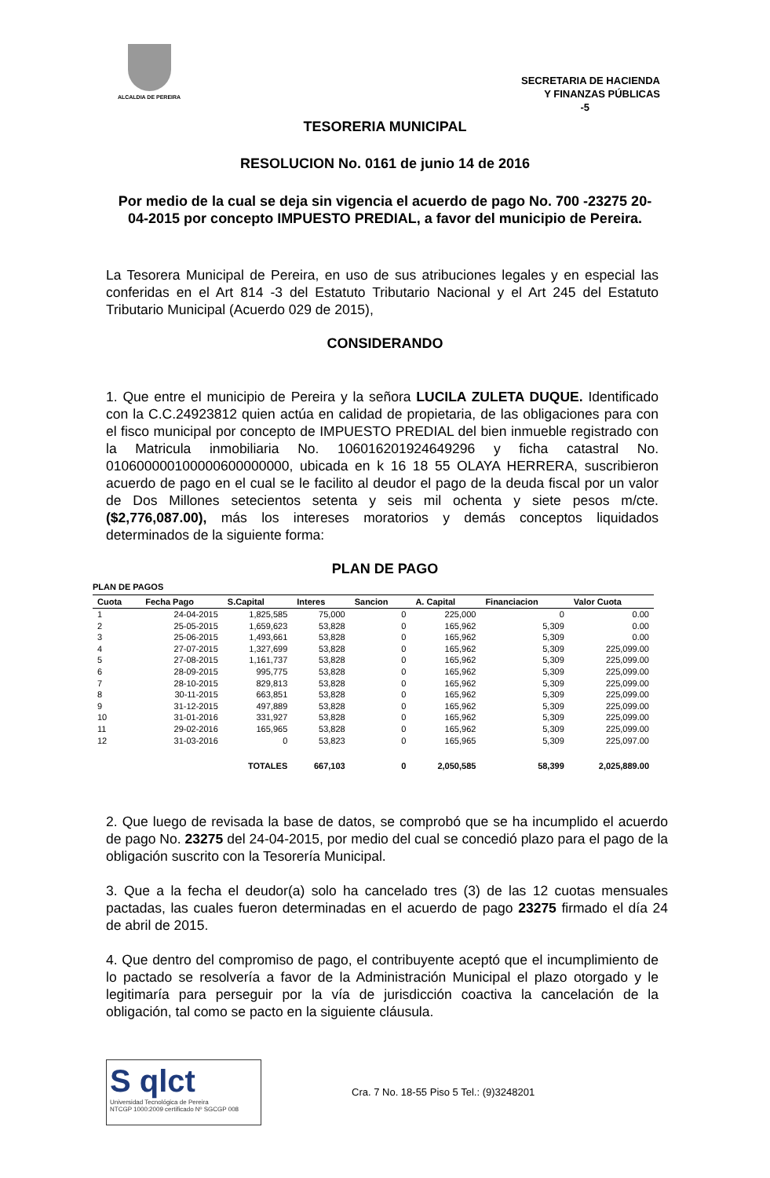ALCALDIA DE PEREIRA
SECRETARIA DE HACIENDA
Y FINANZAS PÚBLICAS
-5
TESORERIA MUNICIPAL
RESOLUCION No. 0161 de junio 14 de 2016
Por medio de la cual se deja sin vigencia el acuerdo de pago No. 700 -23275 20-04-2015 por concepto IMPUESTO PREDIAL, a favor del municipio de Pereira.
La Tesorera Municipal de Pereira, en uso de sus atribuciones legales y en especial las conferidas en el Art 814 -3 del Estatuto Tributario Nacional y el Art 245 del Estatuto Tributario Municipal (Acuerdo 029 de 2015),
CONSIDERANDO
1. Que entre el municipio de Pereira y la señora LUCILA ZULETA DUQUE. Identificado con la C.C.24923812 quien actúa en calidad de propietaria, de las obligaciones para con el fisco municipal por concepto de IMPUESTO PREDIAL del bien inmueble registrado con la Matricula inmobiliaria No. 106016201924649296 y ficha catastral No. 010600000100000600000000, ubicada en k 16 18 55 OLAYA HERRERA, suscribieron acuerdo de pago en el cual se le facilito al deudor el pago de la deuda fiscal por un valor de Dos Millones setecientos setenta y seis mil ochenta y siete pesos m/cte. ($2,776,087.00), más los intereses moratorios y demás conceptos liquidados determinados de la siguiente forma:
PLAN DE PAGO
PLAN DE PAGOS
| Cuota | Fecha Pago | S.Capital | Interes | Sancion | A. Capital | Financiacion | Valor Cuota |
| --- | --- | --- | --- | --- | --- | --- | --- |
| 1 | 24-04-2015 | 1,825,585 | 75,000 | 0 | 225,000 | 0 | 0.00 |
| 2 | 25-05-2015 | 1,659,623 | 53,828 | 0 | 165,962 | 5,309 | 0.00 |
| 3 | 25-06-2015 | 1,493,661 | 53,828 | 0 | 165,962 | 5,309 | 0.00 |
| 4 | 27-07-2015 | 1,327,699 | 53,828 | 0 | 165,962 | 5,309 | 225,099.00 |
| 5 | 27-08-2015 | 1,161,737 | 53,828 | 0 | 165,962 | 5,309 | 225,099.00 |
| 6 | 28-09-2015 | 995,775 | 53,828 | 0 | 165,962 | 5,309 | 225,099.00 |
| 7 | 28-10-2015 | 829,813 | 53,828 | 0 | 165,962 | 5,309 | 225,099.00 |
| 8 | 30-11-2015 | 663,851 | 53,828 | 0 | 165,962 | 5,309 | 225,099.00 |
| 9 | 31-12-2015 | 497,889 | 53,828 | 0 | 165,962 | 5,309 | 225,099.00 |
| 10 | 31-01-2016 | 331,927 | 53,828 | 0 | 165,962 | 5,309 | 225,099.00 |
| 11 | 29-02-2016 | 165,965 | 53,828 | 0 | 165,962 | 5,309 | 225,099.00 |
| 12 | 31-03-2016 | 0 | 53,823 | 0 | 165,965 | 5,309 | 225,097.00 |
| | | TOTALES | 667,103 | 0 | 2,050,585 | 58,399 | 2,025,889.00 |
2. Que luego de revisada la base de datos, se comprobó que se ha incumplido el acuerdo de pago No. 23275 del 24-04-2015, por medio del cual se concedió plazo para el pago de la obligación suscrito con la Tesorería Municipal.
3. Que a la fecha el deudor(a) solo ha cancelado tres (3) de las 12 cuotas mensuales pactadas, las cuales fueron determinadas en el acuerdo de pago 23275 firmado el día 24 de abril de 2015.
4. Que dentro del compromiso de pago, el contribuyente aceptó que el incumplimiento de lo pactado se resolvería a favor de la Administración Municipal el plazo otorgado y le legitimaría para perseguir por la vía de jurisdicción coactiva la cancelación de la obligación, tal como se pacto en la siguiente cláusula.
S qlct
Universidad Tecnológica de Pereira
NTCGP 1000:2009 certificado Nº SGCGP 008
Cra. 7 No. 18-55 Piso 5 Tel.: (9)3248201